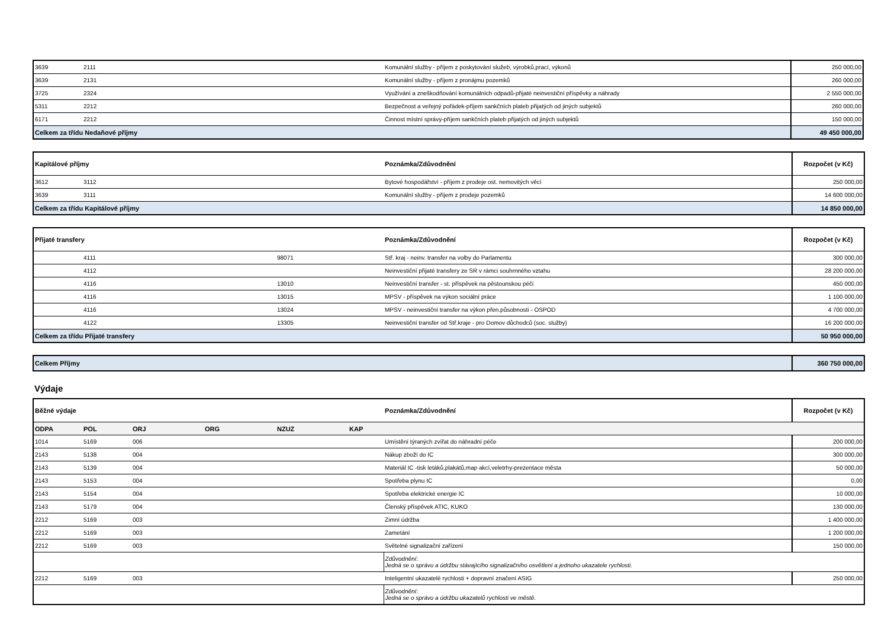| 3639 | 2111 | | Komunální služby - příjem z poskytování služeb, výrobků,prací, výkonů | 250 000,00 |
| 3639 | 2131 | | Komunální služby - příjem z pronájmu pozemků | 260 000,00 |
| 3725 | 2324 | | Využívání a zneškodňování komunálních odpadů-přijaté neinvestiční příspěvky a náhrady | 2 550 000,00 |
| 5311 | 2212 | | Bezpečnost a veřejný pořádek-příjem sankčních plateb přijatých od jiných subjektů | 260 000,00 |
| 6171 | 2212 | | Činnost místní správy-příjem sankčních plateb přijatých od jiných subjektů | 150 000,00 |
| Celkem za třídu Nedaňové příjmy | | | | 49 450 000,00 |
| Kapitálové příjmy | | | Poznámka/Zdůvodnění | Rozpočet (v Kč) |
| 3612 | 3112 | | Bytové hospodářství - příjem z prodeje ost. nemovitých věcí | 250 000,00 |
| 3639 | 3111 | | Komunální služby - příjem z prodeje pozemků | 14 600 000,00 |
| Celkem za třídu Kapitálové příjmy | | | | 14 850 000,00 |
| Přijaté transfery | | | Poznámka/Zdůvodnění | Rozpočet (v Kč) |
| | 4111 | 98071 | Stř. kraj - neinv. transfer na volby do Parlamentu | 300 000,00 |
| | 4112 | | Neinvestiční přijaté transfery ze SR v rámci souhrnného vztahu | 28 200 000,00 |
| | 4116 | 13010 | Neinvestiční transfer - st. příspěvek na pěstounskou péči | 450 000,00 |
| | 4116 | 13015 | MPSV - příspěvek na výkon sociální práce | 1 100 000,00 |
| | 4116 | 13024 | MPSV - neinvestiční transfer na výkon přen.působnosti - OSPOD | 4 700 000,00 |
| | 4122 | 13305 | Neinvestiční transfer od Stř.kraje - pro Domov důchodců (soc. služby) | 16 200 000,00 |
| Celkem za třídu Přijaté transfery | | | | 50 950 000,00 |
| Celkem Příjmy | 360 750 000,00 |
Výdaje
| Běžné výdaje | | | | | | Poznámka/Zdůvodnění | Rozpočet (v Kč) |
| ODPA | POL | ORJ | ORG | NZUZ | KAP | | |
| 1014 | 5169 | 006 | | | | Umístění týraných zvířat do náhradní péče | 200 000,00 |
| 2143 | 5138 | 004 | | | | Nákup zboží do IC | 300 000,00 |
| 2143 | 5139 | 004 | | | | Materiál IC -tisk letáků,plakátů,map akcí,veletrhy-prezentace města | 50 000,00 |
| 2143 | 5153 | 004 | | | | Spotřeba plynu IC | 0,00 |
| 2143 | 5154 | 004 | | | | Spotřeba elektrické energie IC | 10 000,00 |
| 2143 | 5179 | 004 | | | | Členský příspěvek ATIC, KUKO | 130 000,00 |
| 2212 | 5169 | 003 | | | | Zimní údržba | 1 400 000,00 |
| 2212 | 5169 | 003 | | | | Zametání | 1 200 000,00 |
| 2212 | 5169 | 003 | | | | Světelné signalizační zařízení | 150 000,00 |
| | | | | | | Zdůvodnění: Jedná se o správu a údržbu stávajícího signalizačního osvětlení a jednoho ukazatele rychlosti. | |
| 2212 | 5169 | 003 | | | | Inteligentní ukazatelé rychlosti + dopravní značení ASIG | 250 000,00 |
| | | | | | | Zdůvodnění: Jedná se o správu a údržbu ukazatelů rychlosti ve městě. | |